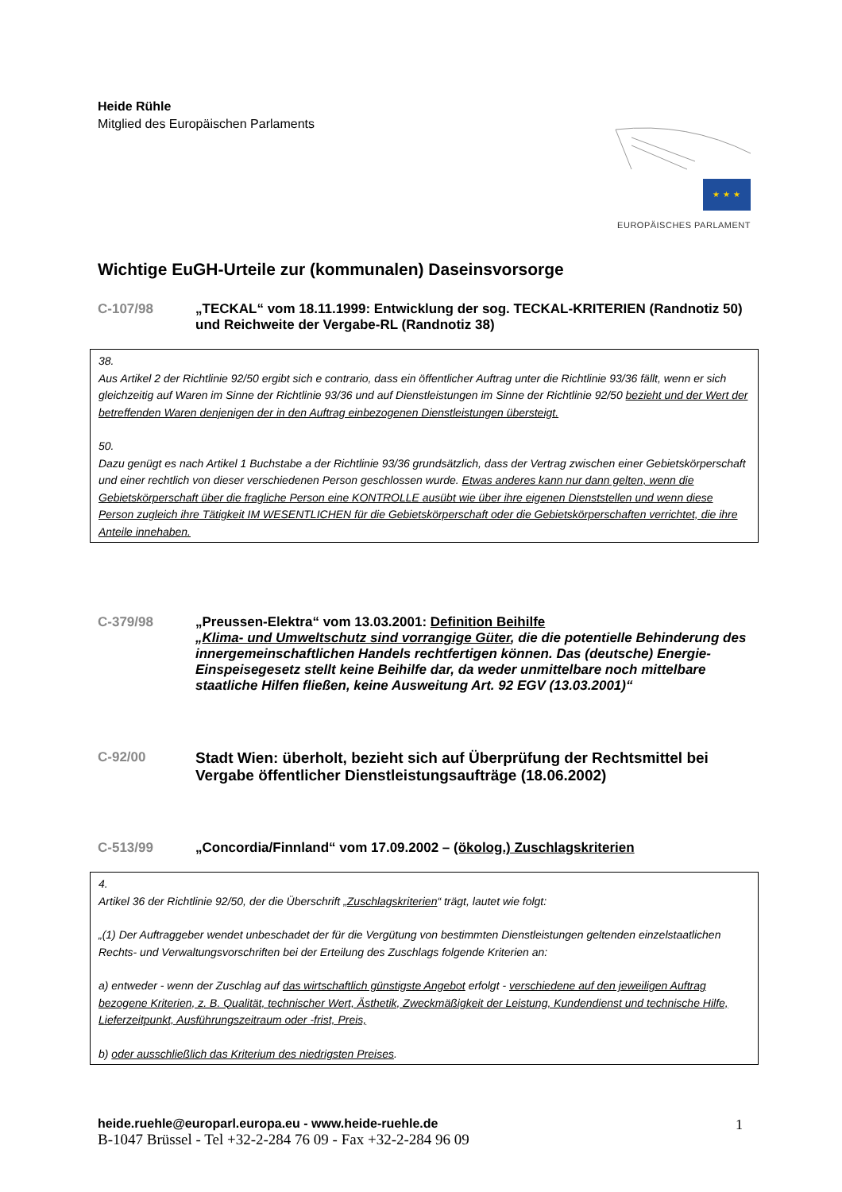Heide Rühle
Mitglied des Europäischen Parlaments
★ ★ ★
EUROPÄISCHES PARLAMENT
Wichtige EuGH-Urteile zur (kommunalen) Daseinsvorsorge
C-107/98 „TECKAL“ vom 18.11.1999: Entwicklung der sog. TECKAL-KRITERIEN (Randnotiz 50) und Reichweite der Vergabe-RL (Randnotiz 38)
38.
Aus Artikel 2 der Richtlinie 92/50 ergibt sich e contrario, dass ein öffentlicher Auftrag unter die Richtlinie 93/36 fällt, wenn er sich gleichzeitig auf Waren im Sinne der Richtlinie 93/36 und auf Dienstleistungen im Sinne der Richtlinie 92/50 bezieht und der Wert der betreffenden Waren denjenigen der in den Auftrag einbezogenen Dienstleistungen übersteigt.
50.
Dazu genügt es nach Artikel 1 Buchstabe a der Richtlinie 93/36 grundsätzlich, dass der Vertrag zwischen einer Gebietskörperschaft und einer rechtlich von dieser verschiedenen Person geschlossen wurde. Etwas anderes kann nur dann gelten, wenn die Gebietskörperschaft über die fragliche Person eine KONTROLLE ausübt wie über ihre eigenen Dienststellen und wenn diese Person zugleich ihre Tätigkeit IM WESENTLICHEN für die Gebietskörperschaft oder die Gebietskörperschaften verrichtet, die ihre Anteile innehaben.
C-379/98 „Preussen-Elektra“ vom 13.03.2001: Definition Beihilfe
„Klima- und Umweltschutz sind vorrangige Güter, die die potentielle Behinderung des innergemeinschaftlichen Handels rechtfertigen können. Das (deutsche) Energie-Einspeisegesetz stellt keine Beihilfe dar, da weder unmittelbare noch mittelbare staatliche Hilfen fließen, keine Ausweitung Art. 92 EGV (13.03.2001)“
C-92/00 Stadt Wien: überholt, bezieht sich auf Überprüfung der Rechtsmittel bei Vergabe öffentlicher Dienstleistungsaufträge (18.06.2002)
C-513/99 „Concordia/Finnland“ vom 17.09.2002 – (ökolog.) Zuschlagskriterien
4.
Artikel 36 der Richtlinie 92/50, der die Überschrift „Zuschlagskriterien“ trägt, lautet wie folgt:
„(1) Der Auftraggeber wendet unbeschadet der für die Vergütung von bestimmten Dienstleistungen geltenden einzelstaatlichen Rechts- und Verwaltungsvorschriften bei der Erteilung des Zuschlags folgende Kriterien an:
a) entweder - wenn der Zuschlag auf das wirtschaftlich günstigste Angebot erfolgt - verschiedene auf den jeweiligen Auftrag bezogene Kriterien, z. B. Qualität, technischer Wert, Ästhetik, Zweckmäßigkeit der Leistung, Kundendienst und technische Hilfe, Lieferzeitpunkt, Ausführungszeitraum oder -frist, Preis,
b) oder ausschließlich das Kriterium des niedrigsten Preises.
heide.ruehle@europarl.europa.eu - www.heide-ruehle.de
B-1047 Brüssel - Tel +32-2-284 76 09 - Fax +32-2-284 96 09
1